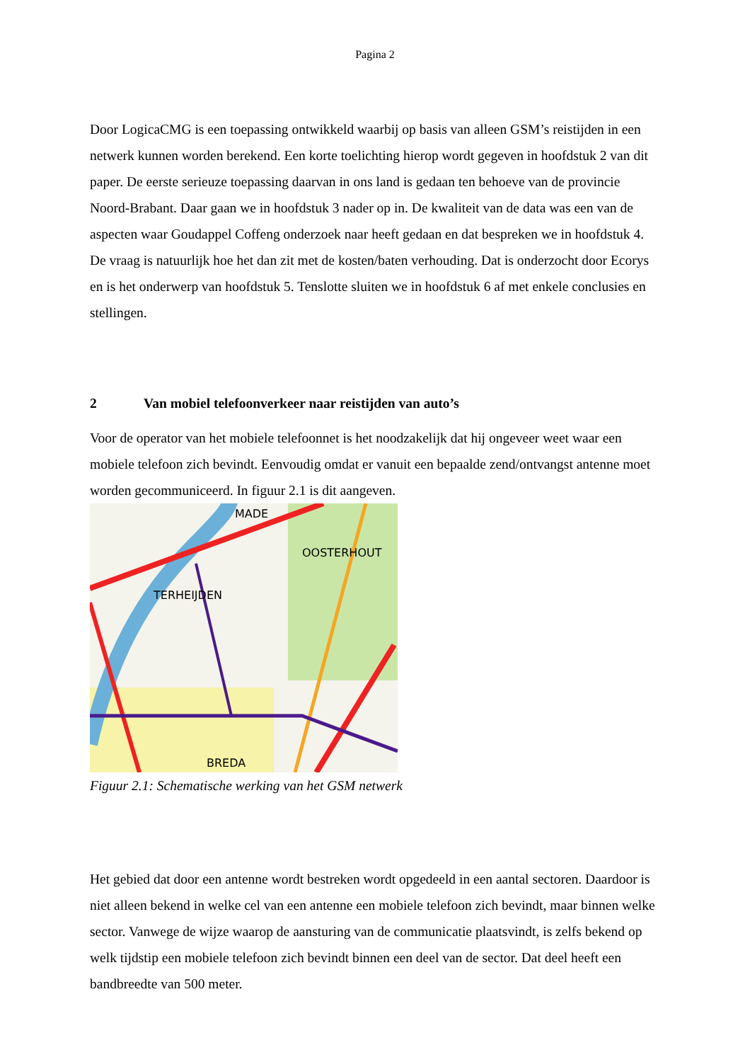Pagina 2
Door LogicaCMG is een toepassing ontwikkeld waarbij op basis van alleen GSM’s reistijden in een netwerk kunnen worden berekend. Een korte toelichting hierop wordt gegeven in hoofdstuk 2 van dit paper. De eerste serieuze toepassing daarvan in ons land is gedaan ten behoeve van de provincie Noord-Brabant. Daar gaan we in hoofdstuk 3 nader op in. De kwaliteit van de data was een van de aspecten waar Goudappel Coffeng onderzoek naar heeft gedaan en dat bespreken we in hoofdstuk 4. De vraag is natuurlijk hoe het dan zit met de kosten/baten verhouding. Dat is onderzocht door Ecorys en is het onderwerp van hoofdstuk 5. Tenslotte sluiten we in hoofdstuk 6 af met enkele conclusies en stellingen.
2 Van mobiel telefoonverkeer naar reistijden van auto’s
Voor de operator van het mobiele telefoonnet is het noodzakelijk dat hij ongeveer weet waar een mobiele telefoon zich bevindt. Eenvoudig omdat er vanuit een bepaalde zend/ontvangst antenne moet worden gecommuniceerd. In figuur 2.1 is dit aangeven.
MADE
OOSTERHOUT
TERHEIJDEN
BREDA
Figuur 2.1: Schematische werking van het GSM netwerk
Het gebied dat door een antenne wordt bestreken wordt opgedeeld in een aantal sectoren. Daardoor is niet alleen bekend in welke cel van een antenne een mobiele telefoon zich bevindt, maar binnen welke sector. Vanwege de wijze waarop de aansturing van de communicatie plaatsvindt, is zelfs bekend op welk tijdstip een mobiele telefoon zich bevindt binnen een deel van de sector. Dat deel heeft een bandbreedte van 500 meter.